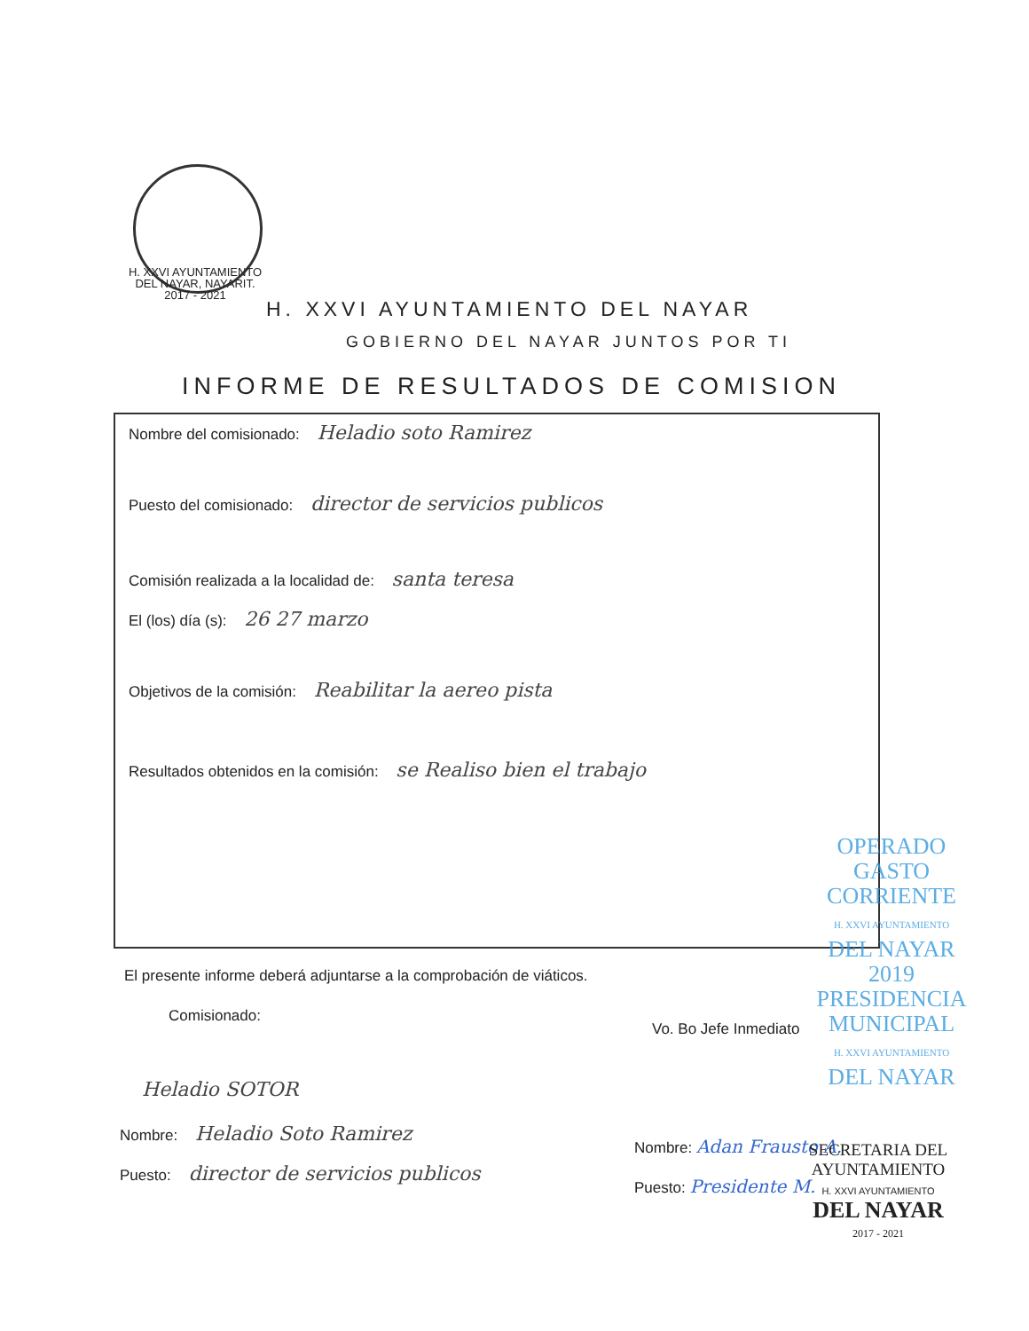H. XXVI AYUNTAMIENTO
DEL NAYAR, NAYARIT.
2017 - 2021
H. XXVI AYUNTAMIENTO DEL NAYAR
GOBIERNO DEL NAYAR JUNTOS POR TI
INFORME DE RESULTADOS DE COMISION
Nombre del comisionado: Heladio soto Ramirez
Puesto del comisionado: director de servicios publicos
Comisión realizada a la localidad de: santa teresa
El (los) día (s): 26 27 marzo
Objetivos de la comisión: Reabilitar la aereo pista
Resultados obtenidos en la comisión: se Realiso bien el trabajo
OPERADO
GASTO CORRIENTE
H. XXVI AYUNTAMIENTO
DEL NAYAR
2019
PRESIDENCIA
MUNICIPAL
H. XXVI AYUNTAMIENTO
DEL NAYAR
El presente informe deberá adjuntarse a la comprobación de viáticos.
Comisionado:
Vo. Bo Jefe Inmediato
Heladio SOTOR
Nombre: Heladio Soto Ramirez
Puesto: director de servicios publicos
Nombre: Adan Frausto A.
Puesto: Presidente M.
SECRETARIA DEL
AYUNTAMIENTO
H. XXVI AYUNTAMIENTO
DEL NAYAR
2017 - 2021